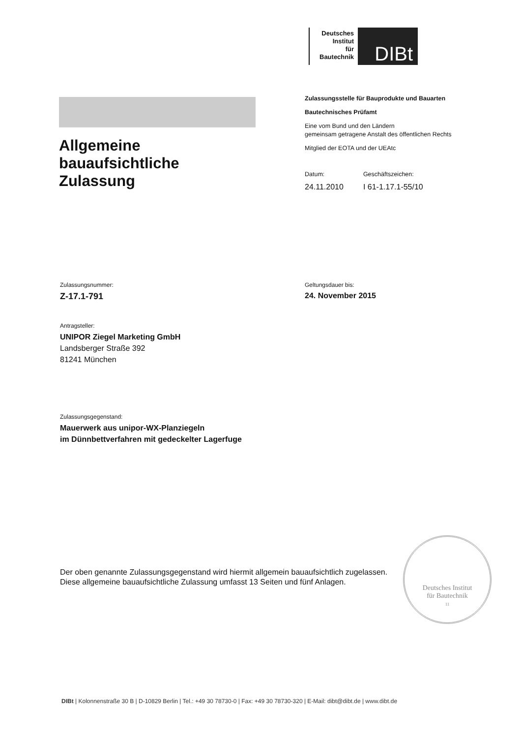Deutsches
Institut
für
Bautechnik
DIBt
Zulassungsstelle für Bauprodukte und Bauarten
Bautechnisches Prüfamt
Eine vom Bund und den Ländern
gemeinsam getragene Anstalt des öffentlichen Rechts
Mitglied der EOTA und der UEAtc
Datum:
24.11.2010
Geschäftszeichen:
I 61-1.17.1-55/10
Allgemeine
bauaufsichtliche
Zulassung
Zulassungsnummer:
Z-17.1-791
Geltungsdauer bis:
24. November 2015
Antragsteller:
UNIPOR Ziegel Marketing GmbH
Landsberger Straße 392
81241 München
Zulassungsgegenstand:
Mauerwerk aus unipor-WX-Planziegeln
im Dünnbettverfahren mit gedeckelter Lagerfuge
Der oben genannte Zulassungsgegenstand wird hiermit allgemein bauaufsichtlich zugelassen.
Diese allgemeine bauaufsichtliche Zulassung umfasst 13 Seiten und fünf Anlagen.
Deutsches Institut
für Bautechnik
11
DIBt | Kolonnenstraße 30 B | D-10829 Berlin | Tel.: +49 30 78730-0 | Fax: +49 30 78730-320 | E-Mail: dibt@dibt.de | www.dibt.de